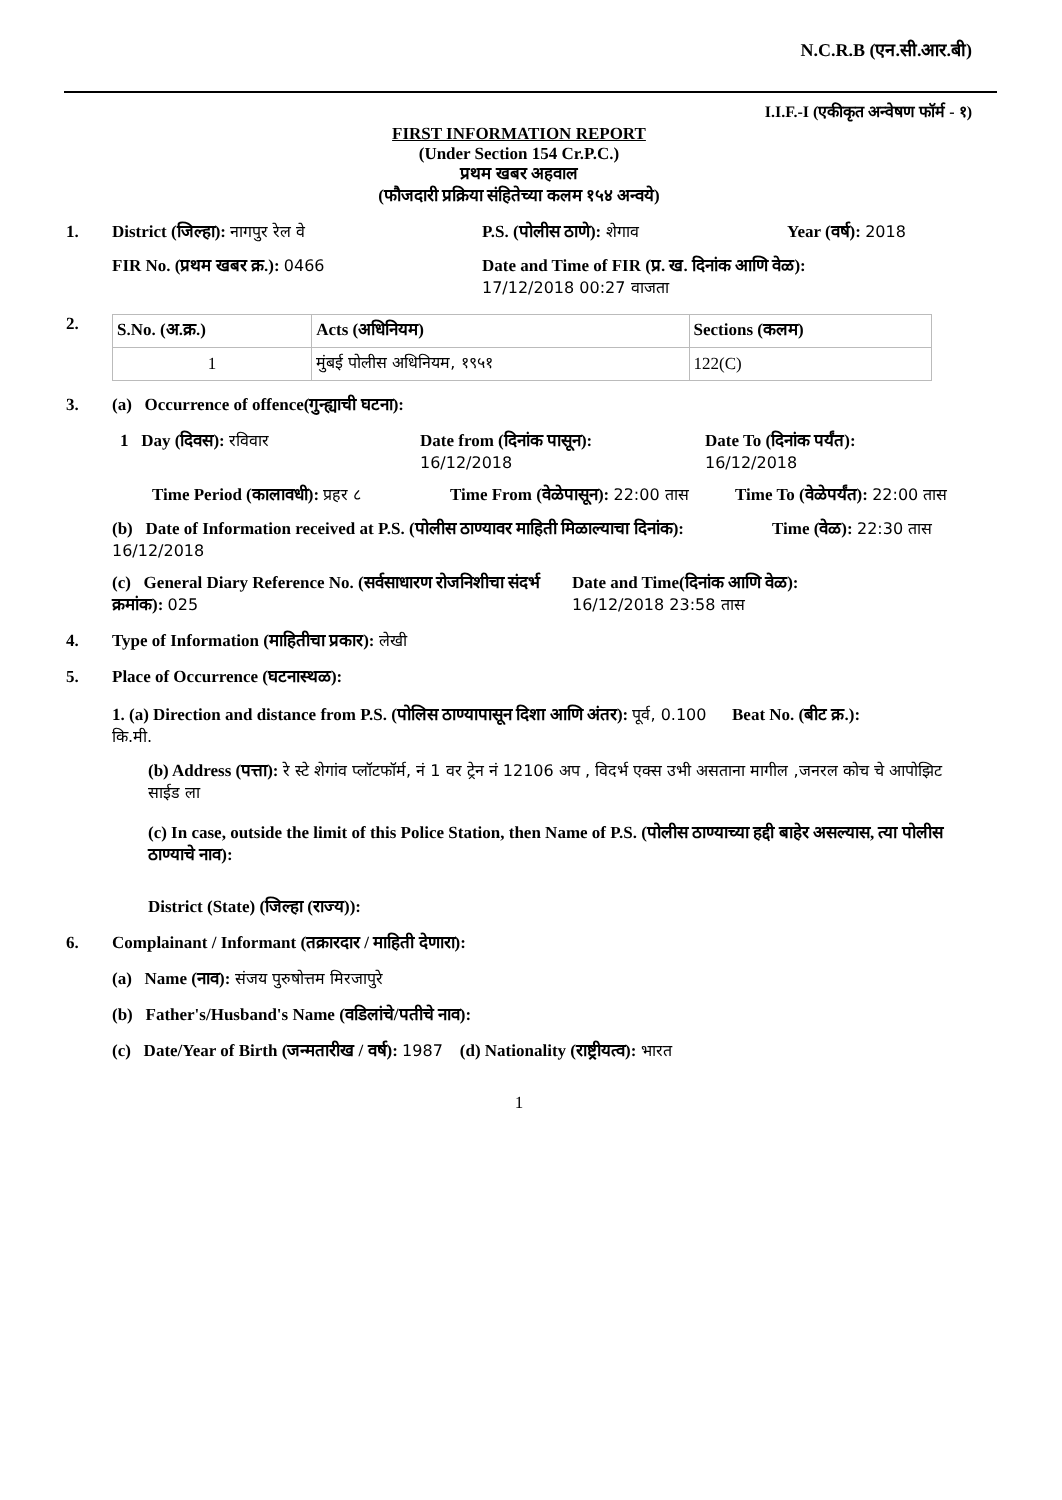N.C.R.B (एन.सी.आर.बी)
I.I.F.-I (एकीकृत अन्वेषण फॉर्म - १)
FIRST INFORMATION REPORT
(Under Section 154 Cr.P.C.)
प्रथम खबर अहवाल
(फौजदारी प्रक्रिया संहितेच्या कलम १५४ अन्वये)
1. District (जिल्हा): नागपुर रेल वे P.S. (पोलीस ठाणे): शेगाव Year (वर्ष): 2018
FIR No. (प्रथम खबर क्र.): 0466 Date and Time of FIR (प्र. ख. दिनांक आणि वेळ):
17/12/2018 00:27 वाजता
2.
| S.No. (अ.क्र.) | Acts (अधिनियम) | Sections (कलम) |
| 1 | मुंबई पोलीस अधिनियम, १९५१ | 122(C) |
3. (a) Occurrence of offence(गुन्ह्याची घटना):
1 Day (दिवस): रविवार Date from (दिनांक पासून):
16/12/2018
Date To (दिनांक पर्यंत):
16/12/2018
Time Period (कालावधी): प्रहर ८
Time From (वेळेपासून): 22:00 तास
Time To (वेळेपर्यंत): 22:00 तास
(b) Date of Information received at P.S. (पोलीस ठाण्यावर माहिती मिळाल्याचा दिनांक): 16/12/2018
Time (वेळ): 22:30 तास
(c) General Diary Reference No. (सर्वसाधारण रोजनिशीचा संदर्भ क्रमांक): 025
Date and Time(दिनांक आणि वेळ):
16/12/2018 23:58 तास
4. Type of Information (माहितीचा प्रकार): लेखी
5. Place of Occurrence (घटनास्थळ):
1. (a) Direction and distance from P.S. (पोलिस ठाण्यापासून दिशा आणि अंतर): पूर्व, 0.100 कि.मी.
Beat No. (बीट क्र.):
(b) Address (पत्ता): रे स्टे शेगांव प्लॉटफॉर्म, नं 1 वर ट्रेन नं 12106 अप , विदर्भ एक्स उभी असताना मागील ,जनरल कोच चे आपोझिट साईड ला
(c) In case, outside the limit of this Police Station, then Name of P.S. (पोलीस ठाण्याच्या हद्दी बाहेर असल्यास, त्या पोलीस ठाण्याचे नाव):
District (State) (जिल्हा (राज्य)):
6. Complainant / Informant (तक्रारदार / माहिती देणारा):
(a) Name (नाव): संजय पुरुषोत्तम मिरजापुरे
(b) Father's/Husband's Name (वडिलांचे/पतीचे नाव):
(c) Date/Year of Birth (जन्मतारीख / वर्ष): 1987 (d) Nationality (राष्ट्रीयत्व): भारत
1